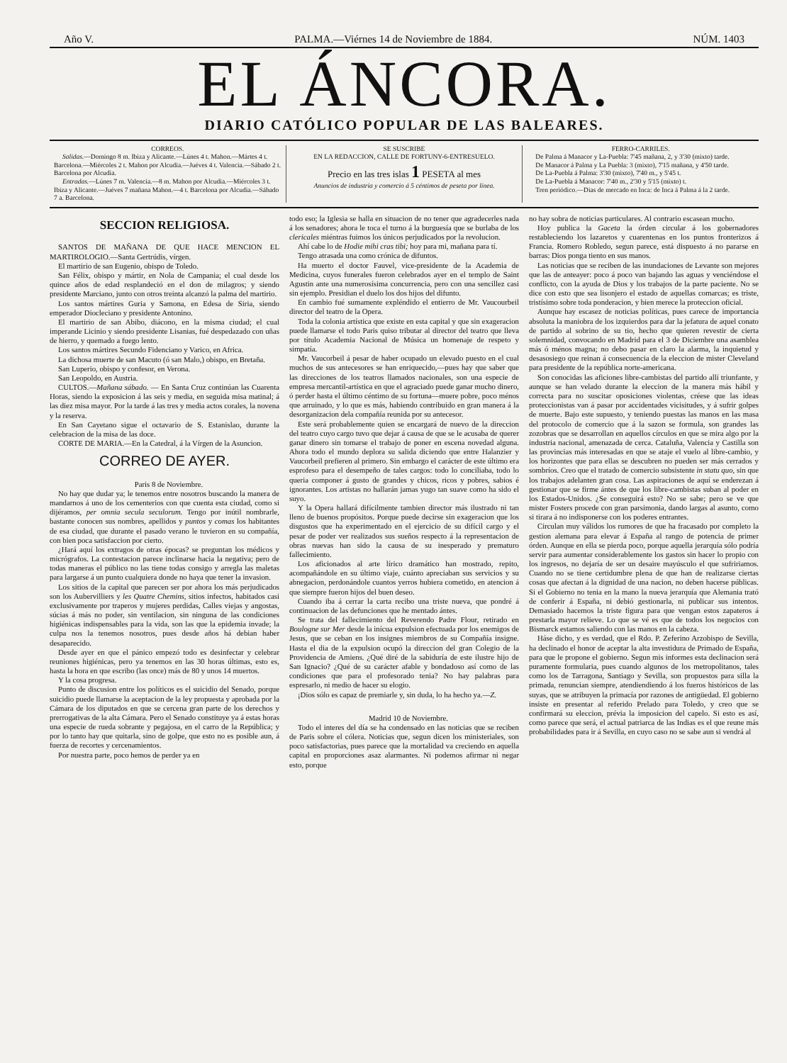Año V. PALMA.—Viérnes 14 de Noviembre de 1884. NÚM. 1403
EL ÁNCORA.
DIARIO CATÓLICO POPULAR DE LAS BALEARES.
CORREOS.
Salidas.—Domingo 8 m. Ibiza y Alicante.—Lúnes 4 t. Mahon.—Mártes 4 t. Barcelona.—Miércoles 2 t. Mahon por Alcudia.—Juéves 4 t. Valencia.—Sábado 2 t. Barcelona por Alcudia.
Entradas.—Lúnes 7 m. Valencia.—8 m. Mahon por Alcudia.—Miércoles 3 t. Ibiza y Alicante.—Juéves 7 mañana Mahon.—4 t. Barcelona por Alcudia.—Sábado 7 a. Barcelona.
SE SUSCRIBE
EN LA REDACCION, CALLE DE FORTUNY-6-ENTRESUELO.
Precio en las tres islas 1 PESETA al mes
Anuncios de industria y comercio á 5 céntimos de peseta por línea.
FERRO-CARRILES.
De Palma á Manacor y La-Puebla: 7'45 mañana, 2, y 3'30 (mixto) tarde.
De Manacor á Palma y La Puebla: 3 (mixto), 7'15 mañana, y 4'50 tarde.
De La-Puebla á Palma: 3'30 (mixto), 7'40 m., y 5'45 t.
De La-Puebla á Manacor: 7'40 m., 2'30 y 5'15 (mixto) t.
Tren periódico.—Dias de mercado en Inca: de Inca á Palma á la 2 tarde.
SECCION RELIGIOSA.
SANTOS DE MAÑANA DE QUE HACE MENCION EL MARTIROLOGIO.—Santa Gertrúdis, vírgen.
El martirio de san Eugenio, obispo de Toledo.
San Félix, obispo y mártir, en Nola de Campania; el cual desde los quince años de edad resplandeció en el don de milagros; y siendo presidente Marciano, junto con otros treinta alcanzó la palma del martirio.
Los santos mártires Guria y Samona, en Edesa de Siria, siendo emperador Diocleciano y presidente Antonino.
El martirio de san Abibo, diácono, en la misma ciudad; el cual imperande Licinio y siendo presidente Lisanias, fué despedazado con uñas de hierro, y quemado a fuego lento.
Los santos mártires Secundo Fidenciano y Varico, en Africa.
La dichosa muerte de san Macuto (ó san Malo,) obispo, en Bretaña.
San Luperio, obispo y confesor, en Verona.
San Leopoldo, en Austria.
CULTOS.—Mañana sábado. — En Santa Cruz continúan las Cuarenta Horas, siendo la exposicion á las seis y media, en seguida misa matinal; á las diez misa mayor. Por la tarde á las tres y media actos corales, la novena y la reserva.
En San Cayetano sigue el octavario de S. Estanislao, durante la celebracion de la misa de las doce.
CORTE DE MARIA.—En la Catedral, á la Vírgen de la Asuncion.
CORREO DE AYER.
Paris 8 de Noviembre.
No hay que dudar ya; le tenemos entre nosotros buscando la manera de mandarnos á uno de los cementerios con que cuenta esta ciudad, como si dijéramos, per omnia secula seculorum. Tengo por inútil nombrarle, bastante conocen sus nombres, apellidos y puntos y comas los habitantes de esa ciudad, que durante el pasado verano le tuvieron en su compañía, con bien poca satisfaccion por cierto.
¿Hará aquí los extragos de otras épocas? se preguntan los médicos y micrógrafos. La contestacion parece inclinarse hacia la negativa; pero de todas maneras el público no las tiene todas consigo y arregla las maletas para largarse á un punto cualquiera donde no haya que tener la invasion.
Los sitios de la capital que parecen ser por ahora los más perjudicados son los Aubervilliers y les Quatre Chemins, sitios infectos, habitados casi exclusivamente por traperos y mujeres perdidas, Calles viejas y angostas, súcias á más no poder, sin ventilacion, sin ninguna de las condiciones higiénicas indispensables para la vida, son las que la epidemia invade; la culpa nos la tenemos nosotros, pues desde años há debian haber desaparecido.
Desde ayer en que el pánico empezó todo es desinfectar y celebrar reuniones higiénicas, pero ya tenemos en las 30 horas últimas, esto es, hasta la hora en que escribo (las once) más de 80 y unos 14 muertos.
Y la cosa progresa.
Punto de discusion entre los políticos es el suicidio del Senado, porque suicidio puede llamarse la aceptacion de la ley propuesta y aprobada por la Cámara de los diputados en que se cercena gran parte de los derechos y prerrogativas de la alta Cámara. Pero el Senado constituye ya á estas horas una especie de rueda sobrante y pegajosa, en el carro de la República; y por lo tanto hay que quitarla, sino de golpe, que esto no es posible aun, á fuerza de recortes y cercenamientos.
Por nuestra parte, poco hemos de perder ya en
todo eso; la Iglesia se halla en situacion de no tener que agradecerles nada á los senadores; ahora le toca el turno á la burguesía que se burlaba de los clericales miéntras fuimos los únicos perjudicados por la revolucion.
Ahí cabe lo de Hodie mihi cras tibi; hoy para mi, mañana para tí.
Tengo atrasada una como crónica de difuntos.
Ha muerto el doctor Fauvel, vice-presidente de la Academia de Medicina, cuyos funerales fueron celebrados ayer en el templo de Saint Agustin ante una numerosísima concurrencia, pero con una sencillez casi sin ejemplo. Presidian el duelo los dos hijos del difunto.
En cambio fué sumamente expléndido el entierro de Mr. Vaucourbeil director del teatro de la Opera.
Toda la colonia artística que existe en esta capital y que sin exageracion puede llamarse el todo Paris quiso tributar al director del teatro que lleva por título Academia Nacional de Música un homenaje de respeto y simpatía.
Mr. Vaucorbeil á pesar de haber ocupado un elevado puesto en el cual muchos de sus antecesores se han enriquecido,—pues hay que saber que las direcciones de los teatros llamados nacionales, son una especie de empresa mercantil-artística en que el agraciado puede ganar mucho dinero, ó perder hasta el último céntimo de su fortuna—muere pobre, poco ménos que arruinado, y lo que es más, habiendo contribuido en gran manera á la desorganizacion dela compañía reunida por su antecesor.
Este será probablemente quien se encargará de nuevo de la direccion del teatro cuyo cargo tuvo que dejar á causa de que se le acusaba de querer ganar dinero sin tomarse el trabajo de poner en escena novedad alguna. Ahora todo el mundo deplora su salida diciendo que entre Halanzier y Vaucorbeil prefieren al primero. Sin embargo el carácter de este último era esprofeso para el desempeño de tales cargos: todo lo conciliaba, todo lo queria componer á gusto de grandes y chicos, ricos y pobres, sabios é ignorantes. Los artistas no hallarán jamas yugo tan suave como ha sido el suyo.
Y la Opera hallará difícilmente tambien director más ilustrado ni tan lleno de buenos propósitos. Porque puede decirse sin exageracion que los disgustos que ha experimentado en el ejercicio de su difícil cargo y el pesar de poder ver realizados sus sueños respecto á la representacion de obras nuevas han sido la causa de su inesperado y prematuro fallecimiento.
Los aficionados al arte lírico dramático han mostrado, repito, acompañándole en su último viaje, cuánto apreciaban sus servicios y su abnegacion, perdonándole cuantos yerros hubiera cometido, en atencion á que siempre fueron hijos del buen deseo.
Cuando iba á cerrar la carta recibo una triste nueva, que pondré á continuacion de las defunciones que he mentado ántes.
Se trata del fallecimiento del Reverendo Padre Flour, retirado en Boulogne sur Mer desde la inícua expulsion efectuada por los enemigos de Jesus, que se ceban en los insignes miembros de su Compañía insigne. Hasta el dia de la expulsion ocupó la direccion del gran Colegio de la Providencia de Amiens. ¿Qué diré de la sabiduría de este ilustre hijo de San Ignacio? ¿Qué de su carácter afable y bondadoso así como de las condiciones que para el profesorado tenia? No hay palabras para espresarlo, ni medio de hacer su elogio.
¡Dios sólo es capaz de premiarle y, sin duda, lo ha hecho ya.—Z.
Madrid 10 de Noviembre.
Todo el interes del día se ha condensado en las noticias que se reciben de Paris sobre el cólera. Noticias que, segun dicen los ministeriales, son poco satisfactorias, pues parece que la mortalidad va creciendo en aquella capital en proporciones asaz alarmantes. Ni podemos afirmar ni negar esto, porque
no hay sobra de noticias particulares. Al contrario escasean mucho.
Hoy publica la Gaceta la órden circular á los gobernadores restableciendo los lazaretos y cuarentenas en los puntos fronterizos á Francia. Romero Robledo, segun parece, está dispuesto á no pararse en barras: Dios ponga tiento en sus manos.
Las noticias que se reciben de las inundaciones de Levante son mejores que las de anteayer: poco á poco van bajando las aguas y venciéndose el conflicto, con la ayuda de Dios y los trabajos de la parte paciente. No se dice con esto que sea lisonjero el estado de aquellas comarcas; es triste, tristísimo sobre toda ponderacion, y bien merece la proteccion oficial.
Aunque hay escasez de noticias políticas, pues carece de importancia absoluta la maniobra de los izquierdos para dar la jefatura de aquel conato de partido al sobrino de su tio, hecho que quieren revestir de cierta solemnidad, convocando en Madrid para el 3 de Diciembre una asamblea más ó ménos magna; no debo pasar en claro la alarma, la inquietud y desasosiego que reinan á consecuencia de la eleccion de mister Cleveland para presidente de la república norte-americana.
Son conocidas las aficiones libre-cambistas del partido allí triunfante, y aunque se han velado durante la eleccion de la manera más hábil y correcta para no suscitar oposiciones violentas, créese que las ideas proteccionistas van á pasar por accidentades vicisitudes, y á sufrir golpes de muerte. Bajo este supuesto, y teniendo puestas las manos en las masa del protocolo de comercio que á la sazon se formula, son grandes las zozobras que se desarrollan en aquellos círculos en que se mira algo por la industria nacional, amenazada de cerca. Cataluña, Valencia y Castilla son las provincias más interesadas en que se ataje el vuelo al libre-cambio, y los horizontes que para ellas se descubren no pueden ser más cerrados y sombríos. Creo que el tratado de comercio subsistente in statu quo, sin que los trabajos adelanten gran cosa. Las aspiraciones de aquí se enderezan á gestionar que se firme ántes de que los libre-cambistas suban al poder en los Estados-Unidos. ¿Se conseguirá esto? No se sabe; pero se ve que mister Fosters procede con gran parsimonia, dando largas al asunto, como si tirara á no indisponerse con los poderes entrantes.
Circulan muy válidos los rumores de que ha fracasado por completo la gestion alemana para elevar á España al rango de potencia de primer órden. Aunque en ella se pierda poco, porque aquella jerarquía sólo podría servir para aumentar considerablemente los gastos sin hacer lo propio con los ingresos, no dejaría de ser un desaire mayúsculo el que sufririamos. Cuando no se tiene certidumbre plena de que han de realizarse ciertas cosas que afectan á la dignidad de una nacion, no deben hacerse públicas. Si el Gobierno no tenia en la mano la nueva jerarquía que Alemania trató de conferir á España, ni debió gestionarla, ni publicar sus intentos. Demasiado hacemos la triste figura para que vengan estos zapateros á prestarla mayor relieve. Lo que se vé es que de todos los negocios con Bismarck estamos saliendo con las manos en la cabeza.
Háse dicho, y es verdad, que el Rdo. P. Zeferino Arzobispo de Sevilla, ha declinado el honor de aceptar la alta investidura de Primado de España, para que le propone el gobierno. Segun mis informes esta declinacion será puramente formularia, pues cuando algunos de los metropolitanos, tales como los de Tarragona, Santiago y Sevilla, son propuestos para silla la primada, renuncian siempre, atendiendiendo á los fueros históricos de las suyas, que se atribuyen la primacía por razones de antigüedad. El gobierno insiste en presentar al referido Prelado para Toledo, y creo que se confirmará su eleccion, prévia la imposicion del capelo. Si esto es así, como parece que será, el actual patriarca de las Indias es el que reune más probabilidades para ir á Sevilla, en cuyo caso no se sabe aun si vendrá al